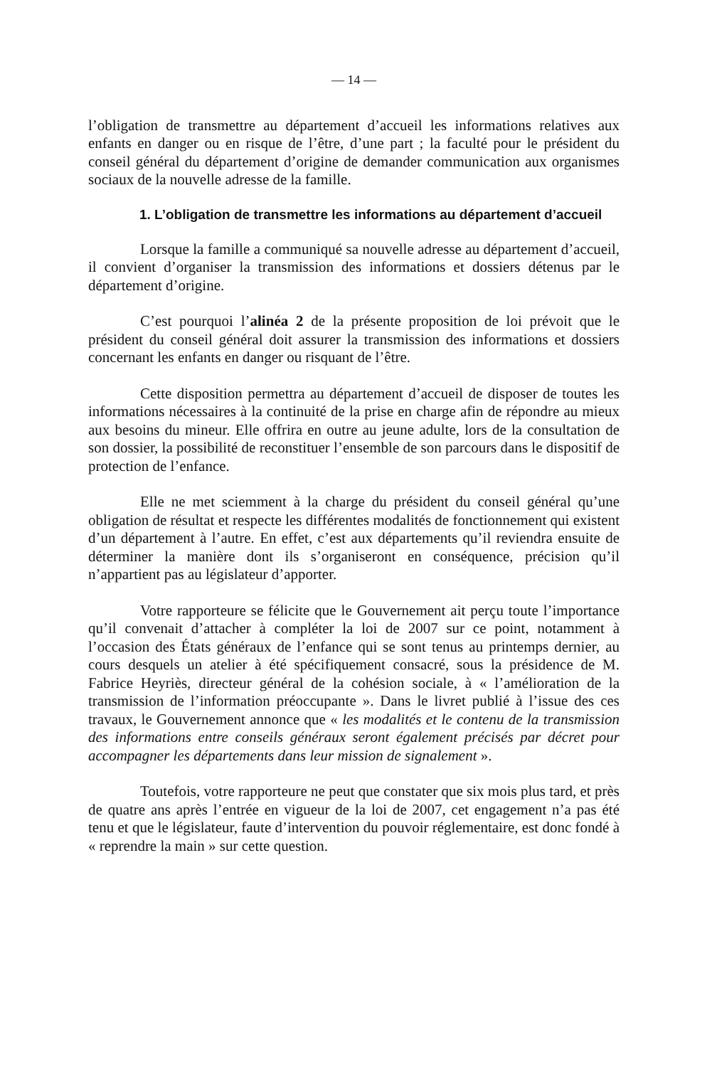— 14 —
l’obligation de transmettre au département d’accueil les informations relatives aux enfants en danger ou en risque de l’être, d’une part ; la faculté pour le président du conseil général du département d’origine de demander communication aux organismes sociaux de la nouvelle adresse de la famille.
1. L’obligation de transmettre les informations au département d’accueil
Lorsque la famille a communiqué sa nouvelle adresse au département d’accueil, il convient d’organiser la transmission des informations et dossiers détenus par le département d’origine.
C’est pourquoi l’alinéa 2 de la présente proposition de loi prévoit que le président du conseil général doit assurer la transmission des informations et dossiers concernant les enfants en danger ou risquant de l’être.
Cette disposition permettra au département d’accueil de disposer de toutes les informations nécessaires à la continuité de la prise en charge afin de répondre au mieux aux besoins du mineur. Elle offrira en outre au jeune adulte, lors de la consultation de son dossier, la possibilité de reconstituer l’ensemble de son parcours dans le dispositif de protection de l’enfance.
Elle ne met sciemment à la charge du président du conseil général qu’une obligation de résultat et respecte les différentes modalités de fonctionnement qui existent d’un département à l’autre. En effet, c’est aux départements qu’il reviendra ensuite de déterminer la manière dont ils s’organiseront en conséquence, précision qu’il n’appartient pas au législateur d’apporter.
Votre rapporteure se félicite que le Gouvernement ait perçu toute l’importance qu’il convenait d’attacher à compléter la loi de 2007 sur ce point, notamment à l’occasion des États généraux de l’enfance qui se sont tenus au printemps dernier, au cours desquels un atelier à été spécifiquement consacré, sous la présidence de M. Fabrice Heyriès, directeur général de la cohésion sociale, à « l’amélioration de la transmission de l’information préoccupante ». Dans le livret publié à l’issue des ces travaux, le Gouvernement annonce que « les modalités et le contenu de la transmission des informations entre conseils généraux seront également précisés par décret pour accompagner les départements dans leur mission de signalement ».
Toutefois, votre rapporteure ne peut que constater que six mois plus tard, et près de quatre ans après l’entrée en vigueur de la loi de 2007, cet engagement n’a pas été tenu et que le législateur, faute d’intervention du pouvoir réglementaire, est donc fondé à « reprendre la main » sur cette question.